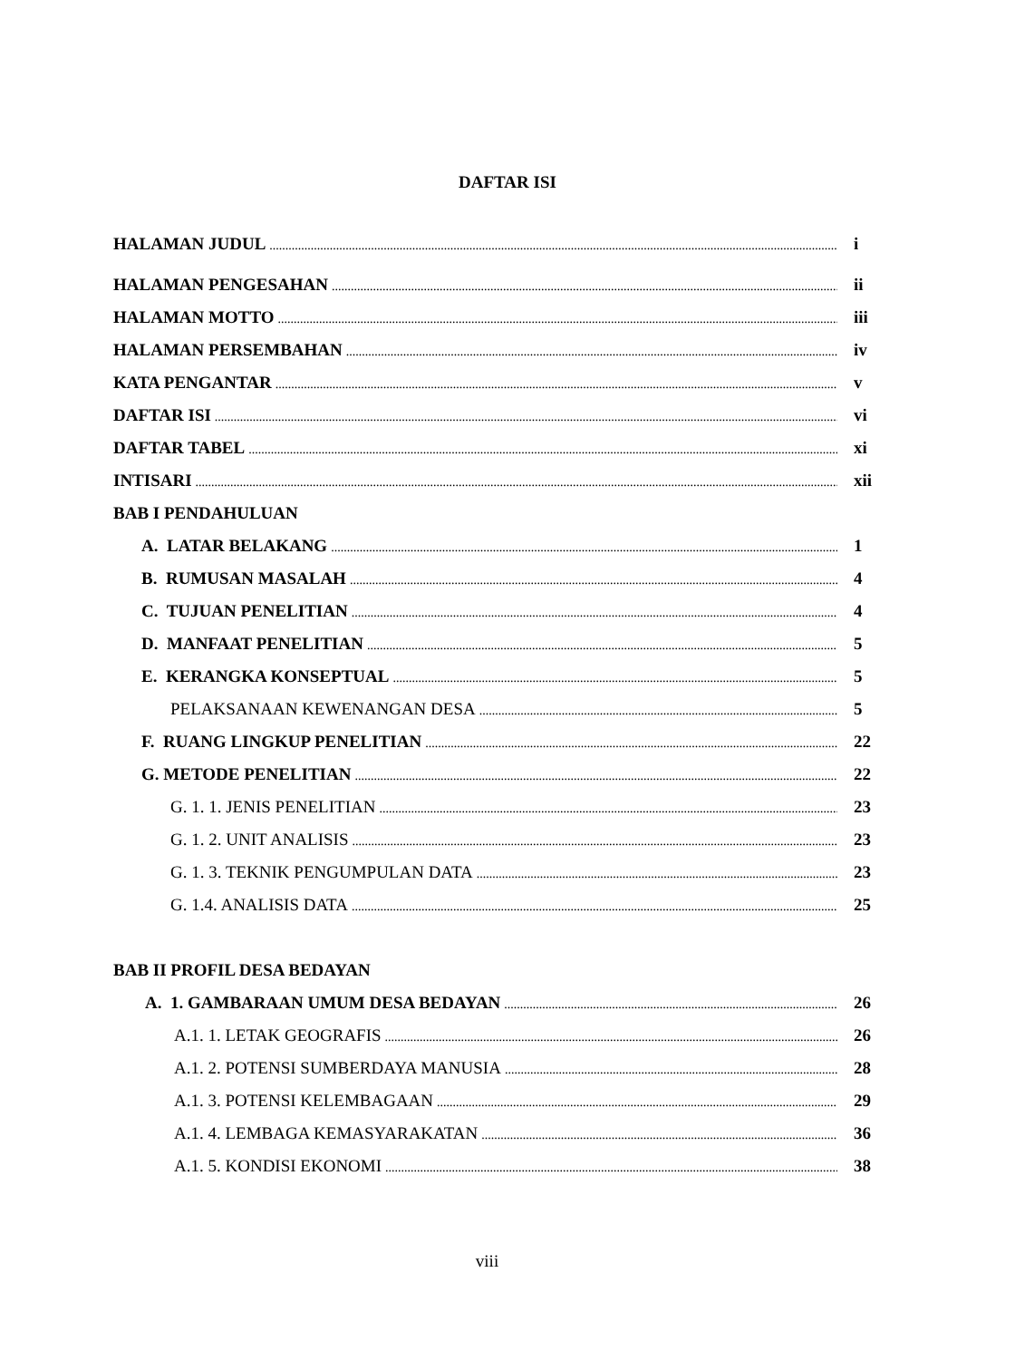DAFTAR ISI
HALAMAN JUDUL i
HALAMAN PENGESAHAN ii
HALAMAN MOTTO iii
HALAMAN PERSEMBAHAN iv
KATA PENGANTAR v
DAFTAR ISI vi
DAFTAR TABEL xi
INTISARI xii
BAB I PENDAHULUAN
A. LATAR BELAKANG 1
B. RUMUSAN MASALAH 4
C. TUJUAN PENELITIAN 4
D. MANFAAT PENELITIAN 5
E. KERANGKA KONSEPTUAL 5
PELAKSANAAN KEWENANGAN DESA 5
F. RUANG LINGKUP PENELITIAN 22
G. METODE PENELITIAN 22
G. 1. 1. JENIS PENELITIAN 23
G. 1. 2. UNIT ANALISIS 23
G. 1. 3. TEKNIK PENGUMPULAN DATA 23
G. 1.4. ANALISIS DATA 25
BAB II PROFIL DESA BEDAYAN
A. 1. GAMBARAAN UMUM DESA BEDAYAN 26
A.1. 1. LETAK GEOGRAFIS 26
A.1. 2. POTENSI SUMBERDAYA MANUSIA 28
A.1. 3. POTENSI KELEMBAGAAN 29
A.1. 4. LEMBAGA KEMASYARAKATAN 36
A.1. 5. KONDISI EKONOMI 38
viii